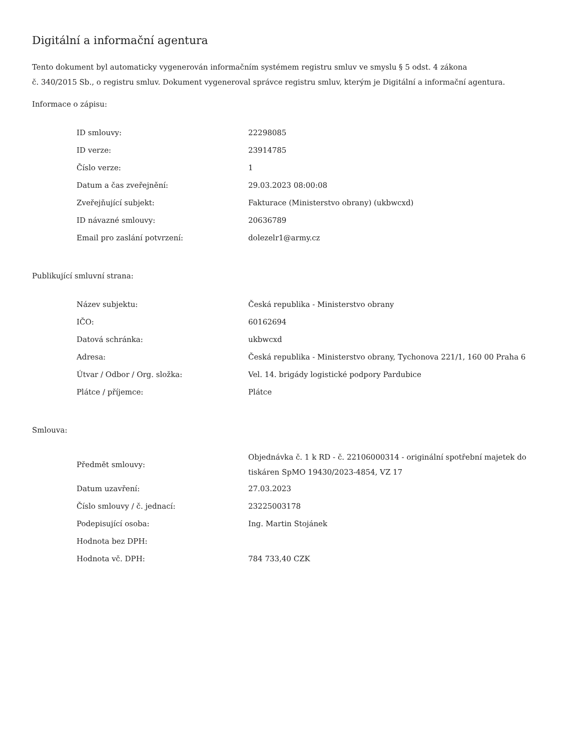Digitální a informační agentura
Tento dokument byl automaticky vygenerován informačním systémem registru smluv ve smyslu § 5 odst. 4 zákona
č. 340/2015 Sb., o registru smluv. Dokument vygeneroval správce registru smluv, kterým je Digitální a informační agentura.
Informace o zápisu:
| ID smlouvy: | 22298085 |
| ID verze: | 23914785 |
| Číslo verze: | 1 |
| Datum a čas zveřejnění: | 29.03.2023 08:00:08 |
| Zveřejňující subjekt: | Fakturace (Ministerstvo obrany) (ukbwcxd) |
| ID návazné smlouvy: | 20636789 |
| Email pro zaslání potvrzení: | dolezelr1@army.cz |
Publikující smluvní strana:
| Název subjektu: | Česká republika - Ministerstvo obrany |
| IČO: | 60162694 |
| Datová schránka: | ukbwcxd |
| Adresa: | Česká republika - Ministerstvo obrany, Tychonova 221/1, 160 00 Praha 6 |
| Útvar / Odbor / Org. složka: | Vel. 14. brigády logistické podpory Pardubice |
| Plátce / příjemce: | Plátce |
Smlouva:
| Předmět smlouvy: | Objednávka č. 1 k RD - č. 22106000314 - originální spotřební majetek do tiskáren SpMO 19430/2023-4854, VZ 17 |
| Datum uzavření: | 27.03.2023 |
| Číslo smlouvy / č. jednací: | 23225003178 |
| Podepisující osoba: | Ing. Martin Stojánek |
| Hodnota bez DPH: | |
| Hodnota vč. DPH: | 784 733,40 CZK |